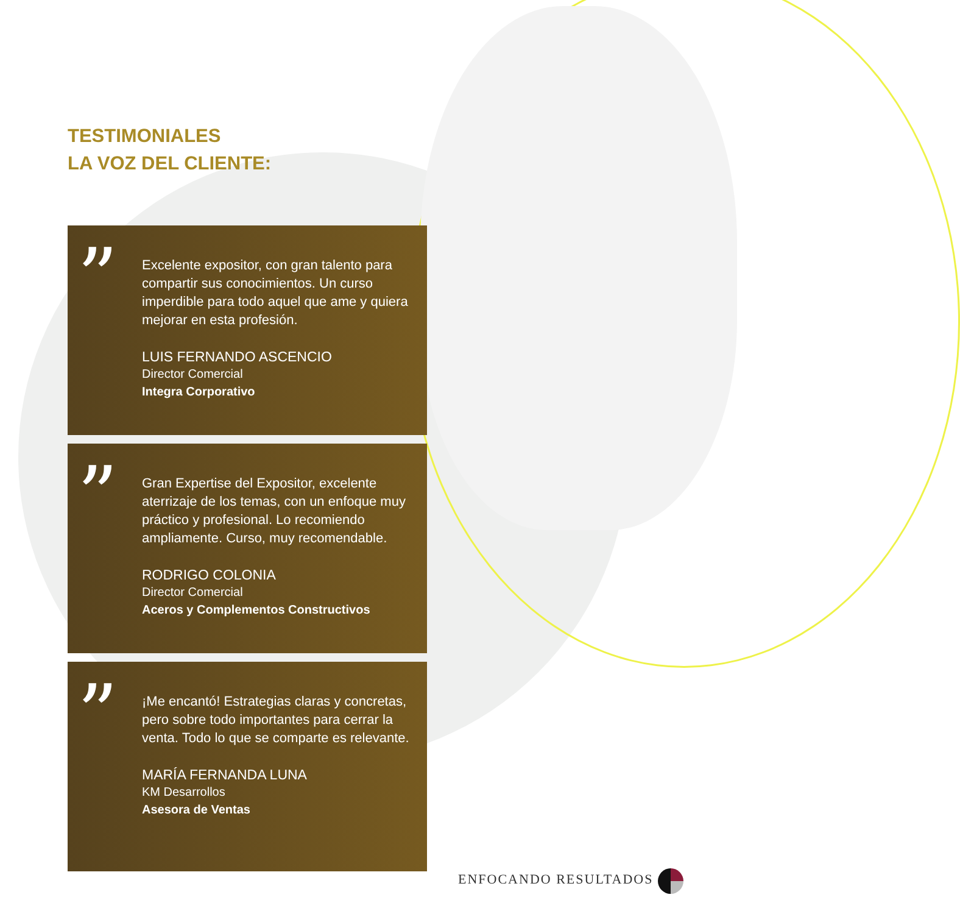TESTIMONIALES
LA VOZ DEL CLIENTE:
”
Excelente expositor, con gran talento para compartir sus conocimientos. Un curso imperdible para todo aquel que ame y quiera mejorar en esta profesión.
LUIS FERNANDO ASCENCIO
Director Comercial
Integra Corporativo
”
Gran Expertise del Expositor, excelente aterrizaje de los temas, con un enfoque muy práctico y profesional. Lo recomiendo ampliamente. Curso, muy recomendable.
RODRIGO COLONIA
Director Comercial
Aceros y Complementos Constructivos
”
¡Me encantó! Estrategias claras y concretas, pero sobre todo importantes para cerrar la venta. Todo lo que se comparte es relevante.
MARÍA FERNANDA LUNA
KM Desarrollos
Asesora de Ventas
ENFOCANDO RESULTADOS